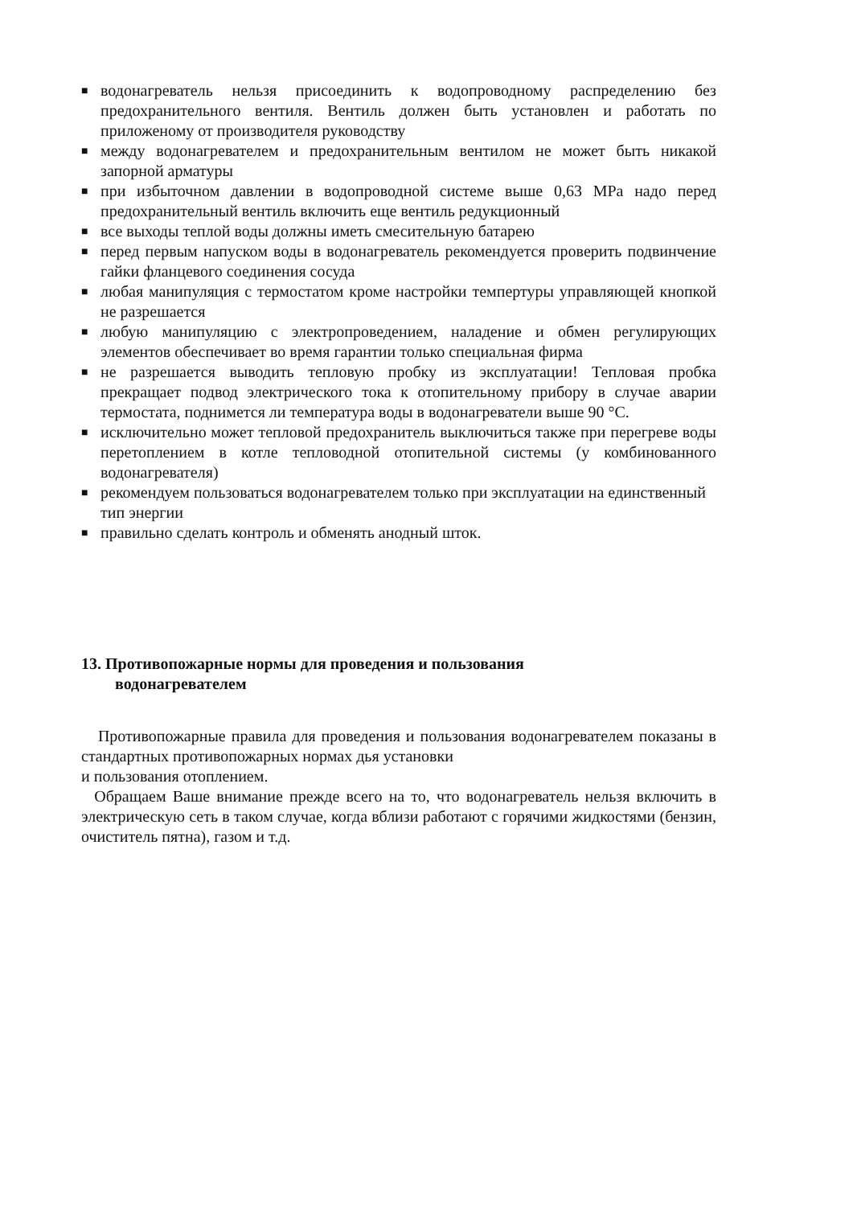■ водонагреватель нельзя присоединить к водопроводному распределению без предохранительного вентиля. Вентиль должен быть установлен и работать по приложеному от производителя руководству
■ между водонагревателем и предохранительным вентилом не может быть никакой запорной арматуры
■ при избыточном давлении в водопроводной системе выше 0,63 MPa надо перед предохранительный вентиль включить еще вентиль редукционный
■ все выходы теплой воды должны иметь смесительную батарею
■ перед первым напуском воды в водонагреватель рекомендуется проверить подвинчение гайки фланцевого соединения сосуда
■ любая манипуляция с термостатом кроме настройки темпертуры управляющей кнопкой не разрешается
■ любую манипуляцию с электропроведением, наладение и обмен регулирующих элементов обеспечивает во время гарантии только специальная фирма
■ не разрешается выводить тепловую пробку из эксплуатации! Тепловая пробка прекращает подвод электрического тока к отопительному прибору в случае аварии термостата, поднимется ли температура воды в водонагреватели выше 90 °C.
■ исключительно может тепловой предохранитель выключиться также при перегреве воды перетоплением в котле тепловодной отопительной системы (у комбинованного водонагревателя)
■ рекомендуем пользоваться водонагревателем только при эксплуатации на единственный тип энергии
■ правильно сделать контроль и обменять анодный шток.
13. Противопожарные нормы для проведения и пользования
водонагревателем
Противопожарные правила для проведения и пользования водонагревателем показаны в стандартных противопожарных нормах дья установки
и пользования отоплением.
Обращаем Ваше внимание прежде всего на то, что водонагреватель нельзя включить в электрическую сеть в таком случае, когда вблизи работают с горячими жидкостями (бензин, очиститель пятна), газом и т.д.